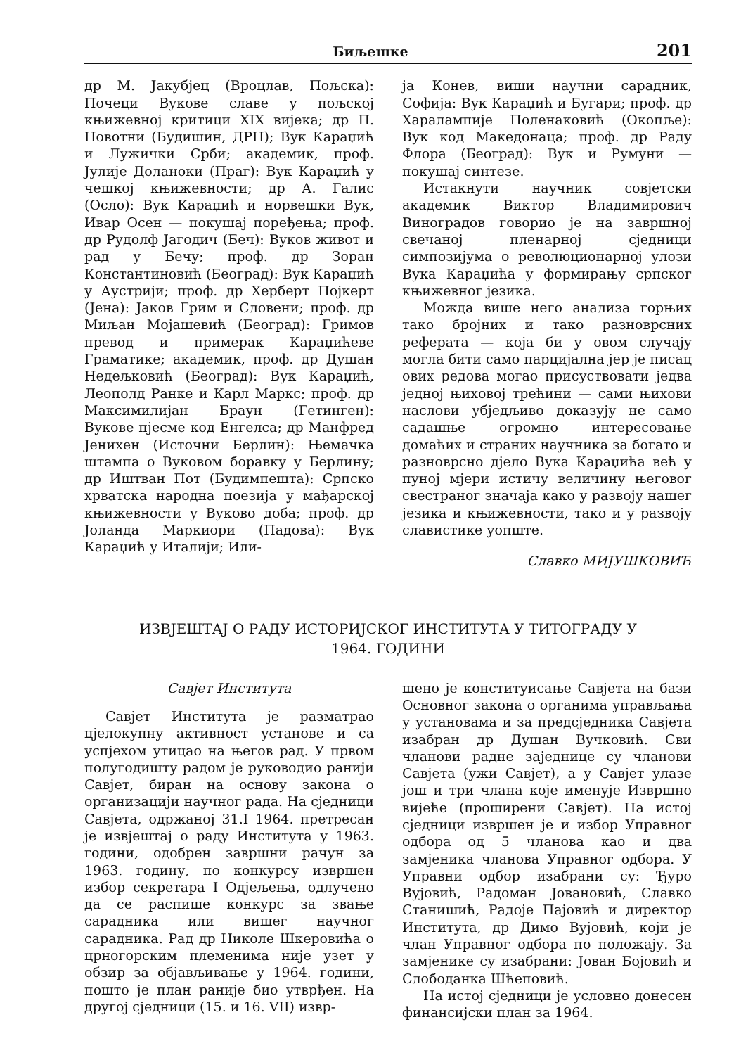Биљешке 201
др М. Јакубјец (Вроцлав, Пољска): Почеци Вукове славе у пољској књижевној критици XIX вијека; др П. Новотни (Будишин, ДРН); Вук Караџић и Лужички Срби; академик, проф. Јулије Доланоки (Праг): Вук Караџић у чешкој књижевности; др А. Галис (Осло): Вук Караџић и норвешки Вук, Ивар Осен — покушај поређења; проф. др Рудолф Јагодич (Беч): Вуков живот и рад у Бечу; проф. др Зоран Константиновић (Београд): Вук Караџић у Аустрији; проф. др Херберт Појкерт (Јена): Јаков Грим и Словени; проф. др Миљан Мојашевић (Београд): Гримов превод и примерак Караџићеве Граматике; академик, проф. др Душан Недељковић (Београд): Вук Караџић, Леополд Ранке и Карл Маркс; проф. др Максимилијан Браун (Гетинген): Вукове пјесме код Енгелса; др Манфред Јенихен (Источни Берлин): Њемачка штампа о Вуковом боравку у Берлину; др Иштван Пот (Будимпешта): Српско хрватска народна поезија у мађарској књижевности у Вуково доба; проф. др Јоланда Маркиори (Падова): Вук Караџић у Италији; Или-
ја Конев, виши научни сарадник, Софија: Вук Караџић и Бугари; проф. др Харалампије Поленаковић (Окопље): Вук код Македонаца; проф. др Раду Флора (Београд): Вук и Румуни — покушај синтезе.
Истакнути научник совјетски академик Виктор Владимирович Виноградов говорио је на завршној свечаној пленарној сједници симпозијума о революционарној улози Вука Караџића у формирању српског књижевног језика.
Можда више него анализа горњих тако бројних и тако разноврсних реферата — која би у овом случају могла бити само парцијална јер је писац ових редова могао присуствовати једва једној њиховој трећини — сами њихови наслови убједљиво доказују не само садашње огромно интересовање домаћих и страних научника за богато и разноврсно дјело Вука Караџића већ у пуној мјери истичу величину његовог свестраног значаја како у развоју нашег језика и књижевности, тако и у развоју славистике уопште.
Славко МИЈУШКОВИЋ
ИЗВЈЕШТАЈ О РАДУ ИСТОРИЈСКОГ ИНСТИТУТА У ТИТОГРАДУ У
1964. ГОДИНИ
Савјет Института
Савјет Института је разматрао цјелокупну активност установе и са успјехом утицао на његов рад. У првом полугодишту радом је руководио ранији Савјет, биран на основу закона о организацији научног рада. На сједници Савјета, одржаној 31.I 1964. претресан је извјештај о раду Института у 1963. години, одобрен завршни рачун за 1963. годину, по конкурсу извршен избор секретара I Одјељења, одлучено да се распише конкурс за звање сарадника или вишег научног сарадника. Рад др Николе Шкеровића о црногорским племенима није узет у обзир за објављивање у 1964. години, пошто је план раније био утврђен. На другој сједници (15. и 16. VII) извр-
шено је конституисање Савјета на бази Основног закона о органима управљања у установама и за предсједника Савјета изабран др Душан Вучковић. Сви чланови радне заједнице су чланови Савјета (ужи Савјет), а у Савјет улазе још и три члана које именује Извршно вијеће (проширени Савјет). На истој сједници извршен је и избор Управног одбора од 5 чланова као и два замјеника чланова Управног одбора. У Управни одбор изабрани су: Ђуро Вујовић, Радоман Јовановић, Славко Станишић, Радоје Пајовић и директор Института, др Димо Вујовић, који је члан Управног одбора по положају. За замјенике су изабрани: Јован Бојовић и Слободанка Шћеповић.
На истој сједници је условно донесен финансијски план за 1964.